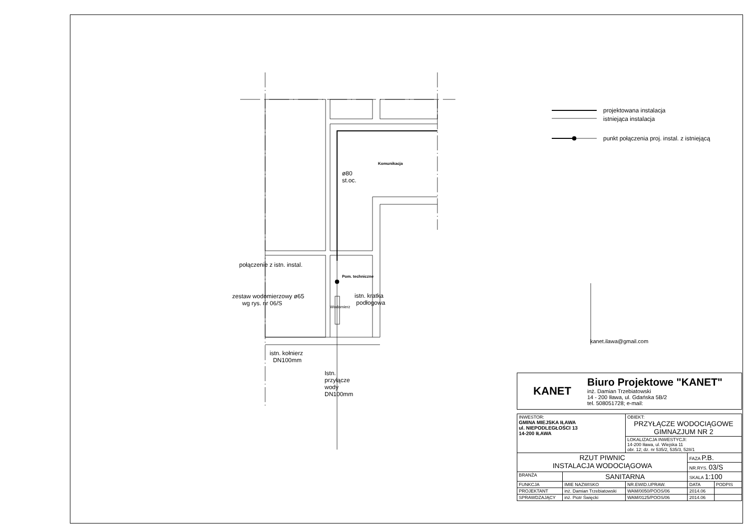projektowana instalacja
istniejąca instalacja
punkt połączenia proj. instal. z istniejącą
Komunikacja
ø80
st.oc.
połączenie z istn. instal.
Pom. techniczne
zestaw wodomierzowy ø65
wg rys. nr 06/S
istn. kratka
podłogowa
Wodomierz
istn. kołnierz
DN100mm
Istn. przyłącze wody DN100mm
kanet.ilawa@gmail.com
KANET
Biuro Projektowe "KANET"
inż. Damian Trzebiatowski
14 - 200 Iława, ul. Gdańska 5B/2
tel. 508051728; e-mail:
| INWESTOR: GMINA MIEJSKA IŁAWA ul. NIEPODLEGŁOŚCI 13 14-200 IŁAWA | | OBIEKT: PRZYŁĄCZE WODOCIĄGOWE GIMNAZJUM NR 2 | | |
| | | LOKALIZACJA INWESTYCJI: 14-200 Iława, ul. Wiejska 11 obr. 12; dz. nr 535/2, 535/3, 528/1 | | |
| RZUT PIWNIC INSTALACJA WODOCIĄGOWA | | | FAZA P.B. | |
| | | | NR.RYS. 03/S | |
| BRANŻA | SANITARNA | | SKALA 1:100 | |
| FUNKCJA | IMIE NAZWISKO | NR.EWID.UPRAW. | DATA | PODPIS |
| PROJEKTANT | inż. Damian Trzebiatowski | WAM/0050/POOS/06 | 2014.06 | |
| SPRAWDZAJĄCY | inż. Piotr Święcki | WAM/0125/POOS/06 | 2014.06 | |